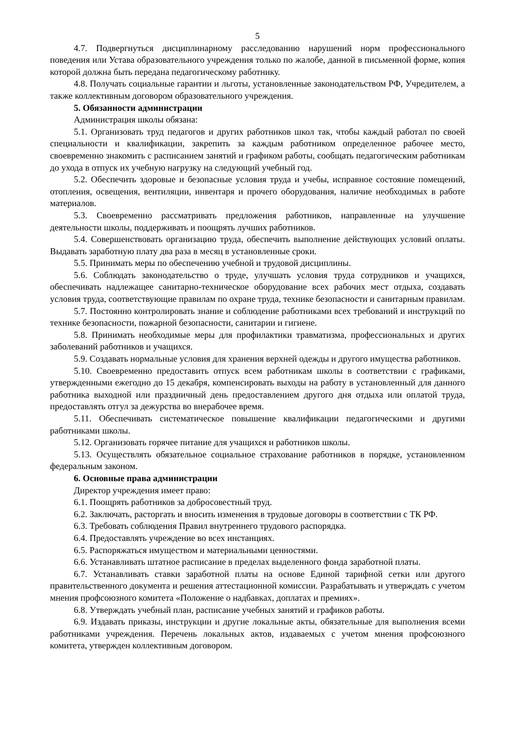5
4.7. Подвергнуться дисциплинарному расследованию нарушений норм профессионального поведения или Устава образовательного учреждения только по жалобе, данной в письменной форме, копия которой должна быть передана педагогическому работнику.
4.8. Получать социальные гарантии и льготы, установленные законодательством РФ, Учредителем, а также коллективным договором образовательного учреждения.
5. Обязанности администрации
Администрация школы обязана:
5.1. Организовать труд педагогов и других работников школ так, чтобы каждый работал по своей специальности и квалификации, закрепить за каждым работником определенное рабочее место, своевременно знакомить с расписанием занятий и графиком работы, сообщать педагогическим работникам до ухода в отпуск их учебную нагрузку на следующий учебный год.
5.2. Обеспечить здоровые и безопасные условия труда и учебы, исправное состояние помещений, отопления, освещения, вентиляции, инвентаря и прочего оборудования, наличие необходимых в работе материалов.
5.3. Своевременно рассматривать предложения работников, направленные на улучшение деятельности школы, поддерживать и поощрять лучших работников.
5.4. Совершенствовать организацию труда, обеспечить выполнение действующих условий оплаты. Выдавать заработную плату два раза в месяц в установленные сроки.
5.5. Принимать меры по обеспечению учебной и трудовой дисциплины.
5.6. Соблюдать законодательство о труде, улучшать условия труда сотрудников и учащихся, обеспечивать надлежащее санитарно-техническое оборудование всех рабочих мест отдыха, создавать условия труда, соответствующие правилам по охране труда, технике безопасности и санитарным правилам.
5.7. Постоянно контролировать знание и соблюдение работниками всех требований и инструкций по технике безопасности, пожарной безопасности, санитарии и гигиене.
5.8. Принимать необходимые меры для профилактики травматизма, профессиональных и других заболеваний работников и учащихся.
5.9. Создавать нормальные условия для хранения верхней одежды и другого имущества работников.
5.10. Своевременно предоставить отпуск всем работникам школы в соответствии с графиками, утвержденными ежегодно до 15 декабря, компенсировать выходы на работу в установленный для данного работника выходной или праздничный день предоставлением другого дня отдыха или оплатой труда, предоставлять отгул за дежурства во внерабочее время.
5.11. Обеспечивать систематическое повышение квалификации педагогическими и другими работниками школы.
5.12. Организовать горячее питание для учащихся и работников школы.
5.13. Осуществлять обязательное социальное страхование работников в порядке, установленном федеральным законом.
6. Основные права администрации
Директор учреждения имеет право:
6.1. Поощрять работников за добросовестный труд.
6.2. Заключать, расторгать и вносить изменения в трудовые договоры в соответствии с ТК РФ.
6.3. Требовать соблюдения Правил внутреннего трудового распорядка.
6.4. Предоставлять учреждение во всех инстанциях.
6.5. Распоряжаться имуществом и материальными ценностями.
6.6. Устанавливать штатное расписание в пределах выделенного фонда заработной платы.
6.7. Устанавливать ставки заработной платы на основе Единой тарифной сетки или другого правительственного документа и решения аттестационной комиссии. Разрабатывать и утверждать с учетом мнения профсоюзного комитета «Положение о надбавках, доплатах и премиях».
6.8. Утверждать учебный план, расписание учебных занятий и графиков работы.
6.9. Издавать приказы, инструкции и другие локальные акты, обязательные для выполнения всеми работниками учреждения. Перечень локальных актов, издаваемых с учетом мнения профсоюзного комитета, утвержден коллективным договором.